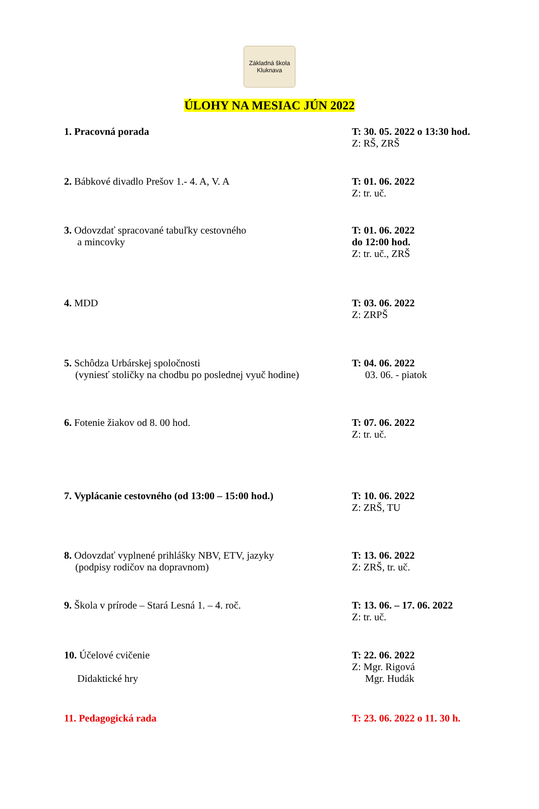Základná škola Kluknava
ÚLOHY NA MESIAC JÚN 2022
1. Pracovná porada T: 30. 05. 2022 o 13:30 hod.
Z: RŠ, ZRŠ
2. Bábkové divadlo Prešov 1.- 4. A, V. A T: 01. 06. 2022
Z: tr. uč.
3. Odovzdať spracované tabuľky cestovného
a mincovky
T: 01. 06. 2022
do 12:00 hod.
Z: tr. uč., ZRŠ
4. MDD T: 03. 06. 2022
Z: ZRPŠ
5. Schôdza Urbárskej spoločnosti
(vyniesť stoličky na chodbu po poslednej vyuč hodine)
T: 04. 06. 2022
03. 06. - piatok
6. Fotenie žiakov od 8. 00 hod. T: 07. 06. 2022
Z: tr. uč.
7. Vyplácanie cestovného (od 13:00 – 15:00 hod.)
T: 10. 06. 2022
Z: ZRŠ, TU
8. Odovzdať vyplnené prihlášky NBV, ETV, jazyky
(podpisy rodičov na dopravnom)
T: 13. 06. 2022
Z: ZRŠ, tr. uč.
9. Škola v prírode – Stará Lesná 1. – 4. roč. T: 13. 06. – 17. 06. 2022
Z: tr. uč.
10. Účelové cvičenie
Didaktické hry
T: 22. 06. 2022
Z: Mgr. Rigová
Mgr. Hudák
11. Pedagogická rada T: 23. 06. 2022 o 11. 30 h.